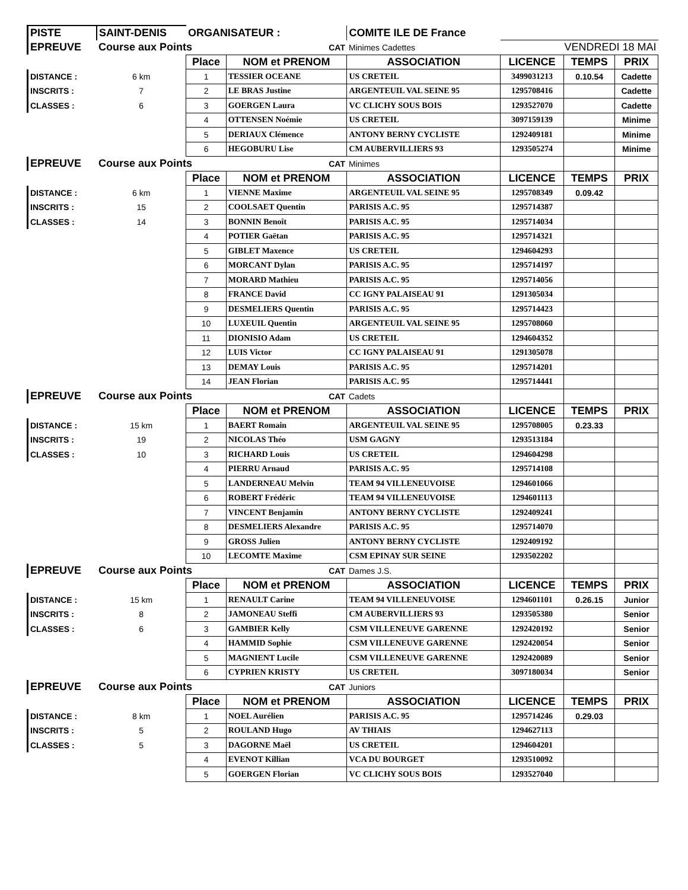| PISTE | SAINT-DENIS | ORGANISATEUR : | | COMITE ILE DE France | | | |
| EPREUVE | Course aux Points | | CAT | Minimes Cadettes | VENDREDI 18 MAI | | |
| | | Place | NOM et PRENOM | ASSOCIATION | LICENCE | TEMPS | PRIX |
| DISTANCE : | 6 km | 1 | TESSIER OCEANE | US CRETEIL | 3499031213 | 0.10.54 | Cadette |
| INSCRITS : | 7 | 2 | LE BRAS Justine | ARGENTEUIL VAL SEINE 95 | 1295708416 | | Cadette |
| CLASSES : | 6 | 3 | GOERGEN Laura | VC CLICHY SOUS BOIS | 1293527070 | | Cadette |
| | | 4 | OTTENSEN Noémie | US CRETEIL | 3097159139 | | Minime |
| | | 5 | DERIAUX Clémence | ANTONY BERNY CYCLISTE | 1292409181 | | Minime |
| | | 6 | HEGOBURU Lise | CM AUBERVILLIERS 93 | 1293505274 | | Minime |
| EPREUVE | Course aux Points | | CAT | Minimes | | | |
| | | Place | NOM et PRENOM | ASSOCIATION | LICENCE | TEMPS | PRIX |
| DISTANCE : | 6 km | 1 | VIENNE Maxime | ARGENTEUIL VAL SEINE 95 | 1295708349 | 0.09.42 | |
| INSCRITS : | 15 | 2 | COOLSAET Quentin | PARISIS A.C. 95 | 1295714387 | | |
| CLASSES : | 14 | 3 | BONNIN Benoît | PARISIS A.C. 95 | 1295714034 | | |
| | | 4 | POTIER Gaëtan | PARISIS A.C. 95 | 1295714321 | | |
| | | 5 | GIBLET Maxence | US CRETEIL | 1294604293 | | |
| | | 6 | MORCANT Dylan | PARISIS A.C. 95 | 1295714197 | | |
| | | 7 | MORARD Mathieu | PARISIS A.C. 95 | 1295714056 | | |
| | | 8 | FRANCE David | CC IGNY PALAISEAU 91 | 1291305034 | | |
| | | 9 | DESMELIERS Quentin | PARISIS A.C. 95 | 1295714423 | | |
| | | 10 | LUXEUIL Quentin | ARGENTEUIL VAL SEINE 95 | 1295708060 | | |
| | | 11 | DIONISIO Adam | US CRETEIL | 1294604352 | | |
| | | 12 | LUIS Victor | CC IGNY PALAISEAU 91 | 1291305078 | | |
| | | 13 | DEMAY Louis | PARISIS A.C. 95 | 1295714201 | | |
| | | 14 | JEAN Florian | PARISIS A.C. 95 | 1295714441 | | |
| EPREUVE | Course aux Points | | CAT | Cadets | | | |
| | | Place | NOM et PRENOM | ASSOCIATION | LICENCE | TEMPS | PRIX |
| DISTANCE : | 15 km | 1 | BAERT Romain | ARGENTEUIL VAL SEINE 95 | 1295708005 | 0.23.33 | |
| INSCRITS : | 19 | 2 | NICOLAS Théo | USM GAGNY | 1293513184 | | |
| CLASSES : | 10 | 3 | RICHARD Louis | US CRETEIL | 1294604298 | | |
| | | 4 | PIERRU Arnaud | PARISIS A.C. 95 | 1295714108 | | |
| | | 5 | LANDERNEAU Melvin | TEAM 94 VILLENEUVOISE | 1294601066 | | |
| | | 6 | ROBERT Frédéric | TEAM 94 VILLENEUVOISE | 1294601113 | | |
| | | 7 | VINCENT Benjamin | ANTONY BERNY CYCLISTE | 1292409241 | | |
| | | 8 | DESMELIERS Alexandre | PARISIS A.C. 95 | 1295714070 | | |
| | | 9 | GROSS Julien | ANTONY BERNY CYCLISTE | 1292409192 | | |
| | | 10 | LECOMTE Maxime | CSM EPINAY SUR SEINE | 1293502202 | | |
| EPREUVE | Course aux Points | | CAT | Dames J.S. | | | |
| | | Place | NOM et PRENOM | ASSOCIATION | LICENCE | TEMPS | PRIX |
| DISTANCE : | 15 km | 1 | RENAULT Carine | TEAM 94 VILLENEUVOISE | 1294601101 | 0.26.15 | Junior |
| INSCRITS : | 8 | 2 | JAMONEAU Steffi | CM AUBERVILLIERS 93 | 1293505380 | | Senior |
| CLASSES : | 6 | 3 | GAMBIER Kelly | CSM VILLENEUVE GARENNE | 1292420192 | | Senior |
| | | 4 | HAMMID Sophie | CSM VILLENEUVE GARENNE | 1292420054 | | Senior |
| | | 5 | MAGNIENT Lucile | CSM VILLENEUVE GARENNE | 1292420089 | | Senior |
| | | 6 | CYPRIEN KRISTY | US CRETEIL | 3097180034 | | Senior |
| EPREUVE | Course aux Points | | CAT | Juniors | | | |
| | | Place | NOM et PRENOM | ASSOCIATION | LICENCE | TEMPS | PRIX |
| DISTANCE : | 8 km | 1 | NOEL Aurélien | PARISIS A.C. 95 | 1295714246 | 0.29.03 | |
| INSCRITS : | 5 | 2 | ROULAND Hugo | AV THIAIS | 1294627113 | | |
| CLASSES : | 5 | 3 | DAGORNE Maël | US CRETEIL | 1294604201 | | |
| | | 4 | EVENOT Killian | VCA DU BOURGET | 1293510092 | | |
| | | 5 | GOERGEN Florian | VC CLICHY SOUS BOIS | 1293527040 | | |